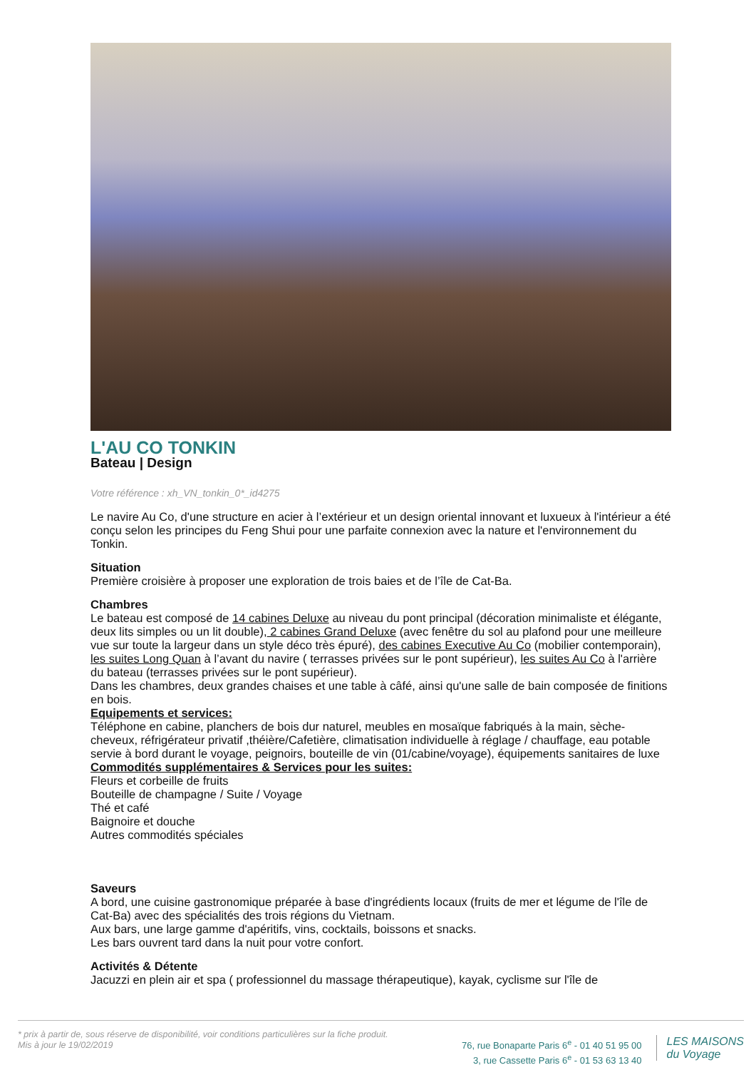L'AU CO TONKIN
Bateau | Design
Votre référence : xh_VN_tonkin_0*_id4275
Le navire Au Co, d'une structure en acier à l’extérieur et un design oriental innovant et luxueux à l'intérieur a été conçu selon les principes du Feng Shui pour une parfaite connexion avec la nature et l'environnement du Tonkin.
Situation
Première croisière à proposer une exploration de trois baies et de l’île de Cat-Ba.
Chambres
Le bateau est composé de 14 cabines Deluxe au niveau du pont principal (décoration minimaliste et élégante, deux lits simples ou un lit double), 2 cabines Grand Deluxe (avec fenêtre du sol au plafond pour une meilleure vue sur toute la largeur dans un style déco très épuré), des cabines Executive Au Co (mobilier contemporain), les suites Long Quan à l’avant du navire ( terrasses privées sur le pont supérieur), les suites Au Co à l'arrière du bateau (terrasses privées sur le pont supérieur).
Dans les chambres, deux grandes chaises et une table à câfé, ainsi qu'une salle de bain composée de finitions en bois.
Equipements et services:
Téléphone en cabine, planchers de bois dur naturel, meubles en mosaïque fabriqués à la main, sèche-cheveux, réfrigérateur privatif ,théière/Cafetière, climatisation individuelle à réglage / chauffage, eau potable servie à bord durant le voyage, peignoirs, bouteille de vin (01/cabine/voyage), équipements sanitaires de luxe
Commodités supplémentaires & Services pour les suites:
Fleurs et corbeille de fruits
Bouteille de champagne / Suite / Voyage
Thé et café
Baignoire et douche
Autres commodités spéciales
Saveurs
A bord, une cuisine gastronomique préparée à base d'ingrédients locaux (fruits de mer et légume de l'île de Cat-Ba) avec des spécialités des trois régions du Vietnam.
Aux bars, une large gamme d'apéritifs, vins, cocktails, boissons et snacks.
Les bars ouvrent tard dans la nuit pour votre confort.
Activités & Détente
Jacuzzi en plein air et spa ( professionnel du massage thérapeutique), kayak, cyclisme sur l'île de
* prix à partir de, sous réserve de disponibilité, voir conditions particulières sur la fiche produit.
Mis à jour le 19/02/2019
76, rue Bonaparte Paris 6<sup>e</sup> - 01 40 51 95 00
3, rue Cassette Paris 6<sup>e</sup> - 01 53 63 13 40
LES MAISONS
du Voyage